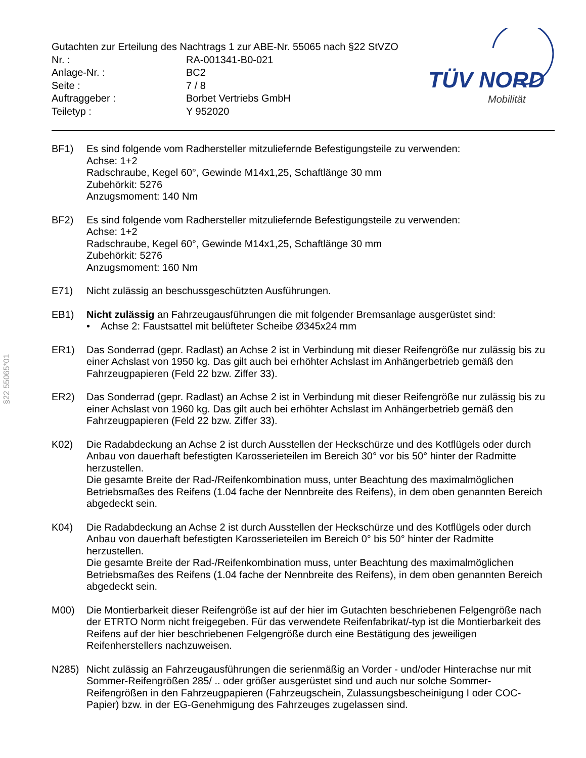| Gutachten zur Erteilung des Nachtrags 1 zur ABE-Nr. 55065 nach §22 StVZO | |
| Nr. : | RA-001341-B0-021 |
| Anlage-Nr. : | BC2 |
| Seite : | 7 / 8 |
| Auftraggeber : | Borbet Vertriebs GmbH |
| Teiletyp : | Y 952020 |
TÜV NORD
Mobilität
§22 55065*01
BF1) Es sind folgende vom Radhersteller mitzuliefernde Befestigungsteile zu verwenden:
Achse: 1+2
Radschraube, Kegel 60°, Gewinde M14x1,25, Schaftlänge 30 mm
Zubehörkit: 5276
Anzugsmoment: 140 Nm
BF2) Es sind folgende vom Radhersteller mitzuliefernde Befestigungsteile zu verwenden:
Achse: 1+2
Radschraube, Kegel 60°, Gewinde M14x1,25, Schaftlänge 30 mm
Zubehörkit: 5276
Anzugsmoment: 160 Nm
E71) Nicht zulässig an beschussgeschützten Ausführungen.
EB1) Nicht zulässig an Fahrzeugausführungen die mit folgender Bremsanlage ausgerüstet sind:
• Achse 2: Faustsattel mit belüfteter Scheibe Ø345x24 mm
ER1) Das Sonderrad (gepr. Radlast) an Achse 2 ist in Verbindung mit dieser Reifengröße nur zulässig bis zu einer Achslast von 1950 kg. Das gilt auch bei erhöhter Achslast im Anhängerbetrieb gemäß den Fahrzeugpapieren (Feld 22 bzw. Ziffer 33).
ER2) Das Sonderrad (gepr. Radlast) an Achse 2 ist in Verbindung mit dieser Reifengröße nur zulässig bis zu einer Achslast von 1960 kg. Das gilt auch bei erhöhter Achslast im Anhängerbetrieb gemäß den Fahrzeugpapieren (Feld 22 bzw. Ziffer 33).
K02) Die Radabdeckung an Achse 2 ist durch Ausstellen der Heckschürze und des Kotflügels oder durch Anbau von dauerhaft befestigten Karosserieteilen im Bereich 30° vor bis 50° hinter der Radmitte herzustellen.
Die gesamte Breite der Rad-/Reifenkombination muss, unter Beachtung des maximalmöglichen Betriebsmaßes des Reifens (1.04 fache der Nennbreite des Reifens), in dem oben genannten Bereich abgedeckt sein.
K04) Die Radabdeckung an Achse 2 ist durch Ausstellen der Heckschürze und des Kotflügels oder durch Anbau von dauerhaft befestigten Karosserieteilen im Bereich 0° bis 50° hinter der Radmitte herzustellen.
Die gesamte Breite der Rad-/Reifenkombination muss, unter Beachtung des maximalmöglichen Betriebsmaßes des Reifens (1.04 fache der Nennbreite des Reifens), in dem oben genannten Bereich abgedeckt sein.
M00) Die Montierbarkeit dieser Reifengröße ist auf der hier im Gutachten beschriebenen Felgengröße nach der ETRTO Norm nicht freigegeben. Für das verwendete Reifenfabrikat/-typ ist die Montierbarkeit des Reifens auf der hier beschriebenen Felgengröße durch eine Bestätigung des jeweiligen Reifenherstellers nachzuweisen.
N285) Nicht zulässig an Fahrzeugausführungen die serienmäßig an Vorder - und/oder Hinterachse nur mit Sommer-Reifengrößen 285/ .. oder größer ausgerüstet sind und auch nur solche Sommer-Reifengrößen in den Fahrzeugpapieren (Fahrzeugschein, Zulassungsbescheinigung I oder COC- Papier) bzw. in der EG-Genehmigung des Fahrzeuges zugelassen sind.